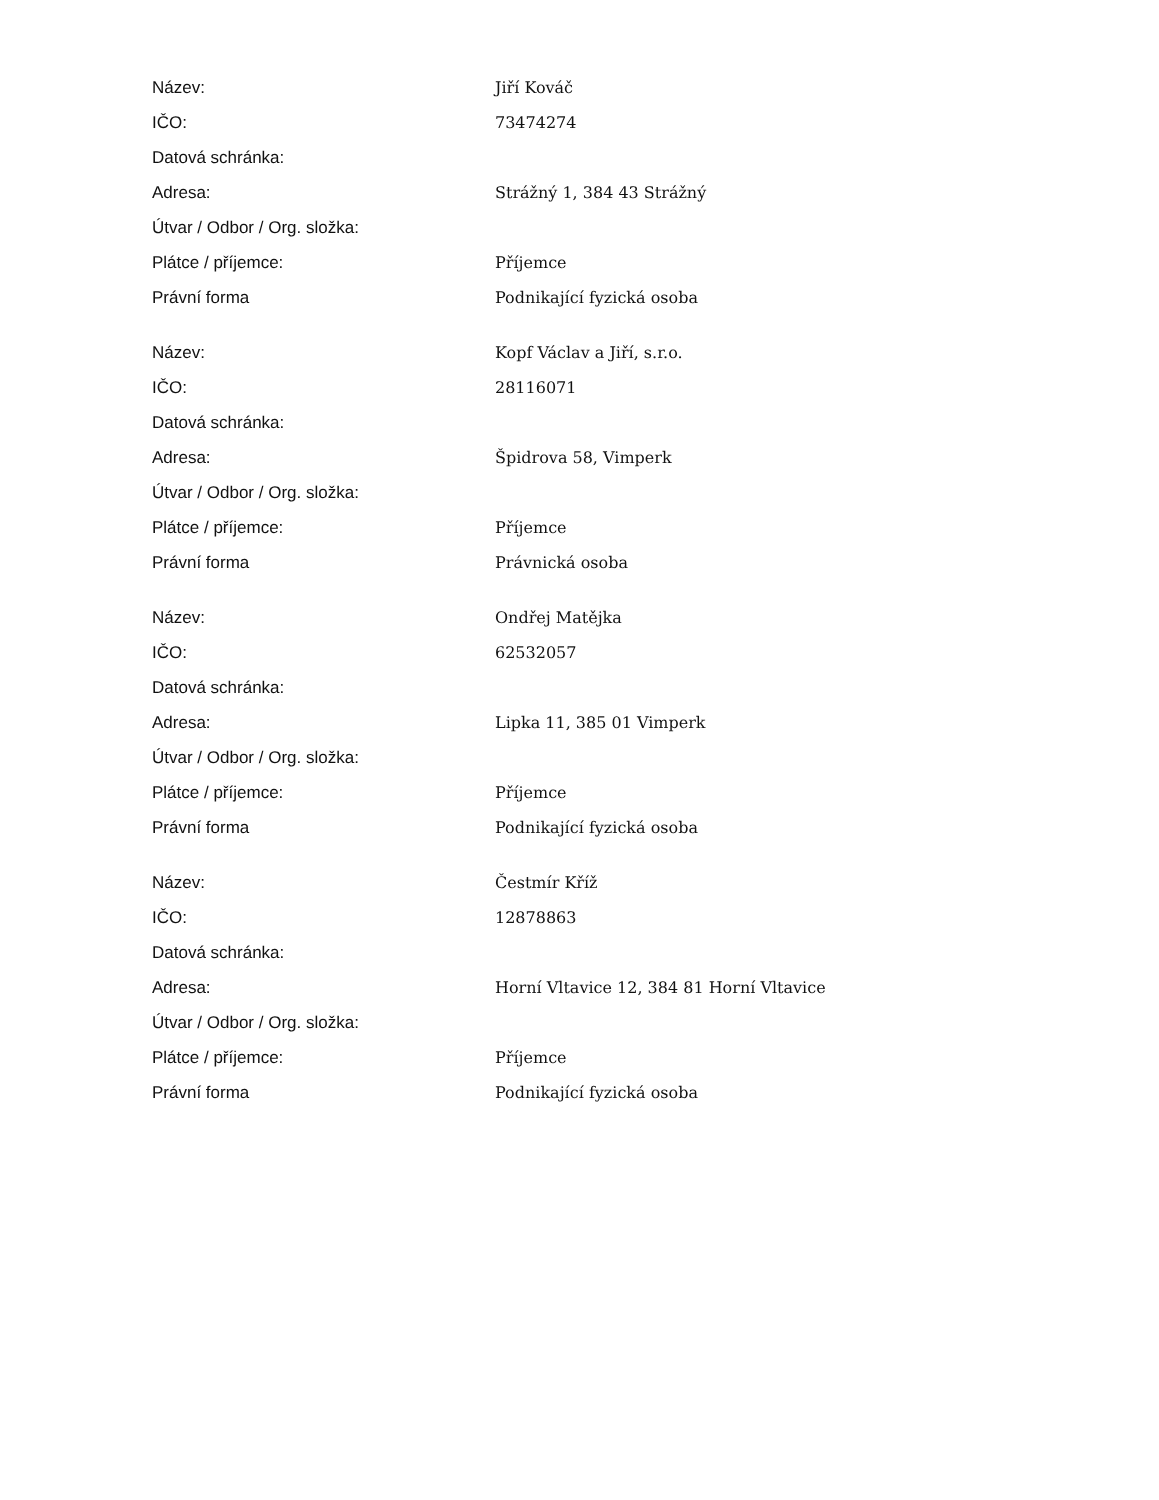| Název: | Jiří Kováč |
| IČO: | 73474274 |
| Datová schránka: | |
| Adresa: | Strážný 1, 384 43 Strážný |
| Útvar / Odbor / Org. složka: | |
| Plátce / příjemce: | Příjemce |
| Právní forma | Podnikající fyzická osoba |
| Název: | Kopf Václav a Jiří, s.r.o. |
| IČO: | 28116071 |
| Datová schránka: | |
| Adresa: | Špidrova 58, Vimperk |
| Útvar / Odbor / Org. složka: | |
| Plátce / příjemce: | Příjemce |
| Právní forma | Právnická osoba |
| Název: | Ondřej Matějka |
| IČO: | 62532057 |
| Datová schránka: | |
| Adresa: | Lipka 11, 385 01 Vimperk |
| Útvar / Odbor / Org. složka: | |
| Plátce / příjemce: | Příjemce |
| Právní forma | Podnikající fyzická osoba |
| Název: | Čestmír Kříž |
| IČO: | 12878863 |
| Datová schránka: | |
| Adresa: | Horní Vltavice 12, 384 81 Horní Vltavice |
| Útvar / Odbor / Org. složka: | |
| Plátce / příjemce: | Příjemce |
| Právní forma | Podnikající fyzická osoba |